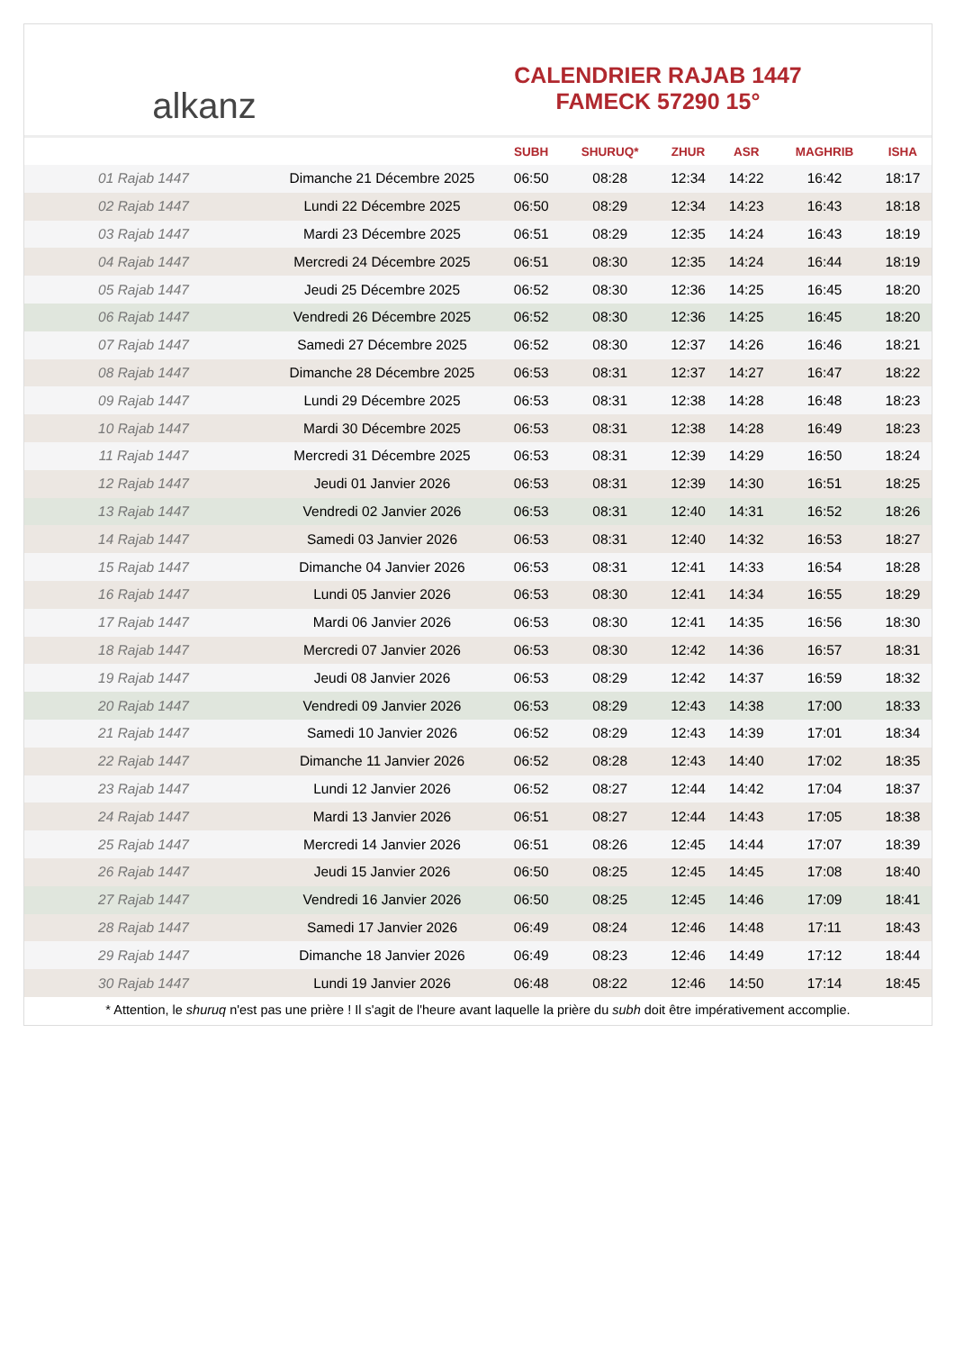alkanz
CALENDRIER RAJAB 1447
FAMECK 57290 15°
| | | SUBH | SHURUQ* | ZHUR | ASR | MAGHRIB | ISHA |
| --- | --- | --- | --- | --- | --- | --- | --- |
| 01 Rajab 1447 | Dimanche 21 Décembre 2025 | 06:50 | 08:28 | 12:34 | 14:22 | 16:42 | 18:17 |
| 02 Rajab 1447 | Lundi 22 Décembre 2025 | 06:50 | 08:29 | 12:34 | 14:23 | 16:43 | 18:18 |
| 03 Rajab 1447 | Mardi 23 Décembre 2025 | 06:51 | 08:29 | 12:35 | 14:24 | 16:43 | 18:19 |
| 04 Rajab 1447 | Mercredi 24 Décembre 2025 | 06:51 | 08:30 | 12:35 | 14:24 | 16:44 | 18:19 |
| 05 Rajab 1447 | Jeudi 25 Décembre 2025 | 06:52 | 08:30 | 12:36 | 14:25 | 16:45 | 18:20 |
| 06 Rajab 1447 | Vendredi 26 Décembre 2025 | 06:52 | 08:30 | 12:36 | 14:25 | 16:45 | 18:20 |
| 07 Rajab 1447 | Samedi 27 Décembre 2025 | 06:52 | 08:30 | 12:37 | 14:26 | 16:46 | 18:21 |
| 08 Rajab 1447 | Dimanche 28 Décembre 2025 | 06:53 | 08:31 | 12:37 | 14:27 | 16:47 | 18:22 |
| 09 Rajab 1447 | Lundi 29 Décembre 2025 | 06:53 | 08:31 | 12:38 | 14:28 | 16:48 | 18:23 |
| 10 Rajab 1447 | Mardi 30 Décembre 2025 | 06:53 | 08:31 | 12:38 | 14:28 | 16:49 | 18:23 |
| 11 Rajab 1447 | Mercredi 31 Décembre 2025 | 06:53 | 08:31 | 12:39 | 14:29 | 16:50 | 18:24 |
| 12 Rajab 1447 | Jeudi 01 Janvier 2026 | 06:53 | 08:31 | 12:39 | 14:30 | 16:51 | 18:25 |
| 13 Rajab 1447 | Vendredi 02 Janvier 2026 | 06:53 | 08:31 | 12:40 | 14:31 | 16:52 | 18:26 |
| 14 Rajab 1447 | Samedi 03 Janvier 2026 | 06:53 | 08:31 | 12:40 | 14:32 | 16:53 | 18:27 |
| 15 Rajab 1447 | Dimanche 04 Janvier 2026 | 06:53 | 08:31 | 12:41 | 14:33 | 16:54 | 18:28 |
| 16 Rajab 1447 | Lundi 05 Janvier 2026 | 06:53 | 08:30 | 12:41 | 14:34 | 16:55 | 18:29 |
| 17 Rajab 1447 | Mardi 06 Janvier 2026 | 06:53 | 08:30 | 12:41 | 14:35 | 16:56 | 18:30 |
| 18 Rajab 1447 | Mercredi 07 Janvier 2026 | 06:53 | 08:30 | 12:42 | 14:36 | 16:57 | 18:31 |
| 19 Rajab 1447 | Jeudi 08 Janvier 2026 | 06:53 | 08:29 | 12:42 | 14:37 | 16:59 | 18:32 |
| 20 Rajab 1447 | Vendredi 09 Janvier 2026 | 06:53 | 08:29 | 12:43 | 14:38 | 17:00 | 18:33 |
| 21 Rajab 1447 | Samedi 10 Janvier 2026 | 06:52 | 08:29 | 12:43 | 14:39 | 17:01 | 18:34 |
| 22 Rajab 1447 | Dimanche 11 Janvier 2026 | 06:52 | 08:28 | 12:43 | 14:40 | 17:02 | 18:35 |
| 23 Rajab 1447 | Lundi 12 Janvier 2026 | 06:52 | 08:27 | 12:44 | 14:42 | 17:04 | 18:37 |
| 24 Rajab 1447 | Mardi 13 Janvier 2026 | 06:51 | 08:27 | 12:44 | 14:43 | 17:05 | 18:38 |
| 25 Rajab 1447 | Mercredi 14 Janvier 2026 | 06:51 | 08:26 | 12:45 | 14:44 | 17:07 | 18:39 |
| 26 Rajab 1447 | Jeudi 15 Janvier 2026 | 06:50 | 08:25 | 12:45 | 14:45 | 17:08 | 18:40 |
| 27 Rajab 1447 | Vendredi 16 Janvier 2026 | 06:50 | 08:25 | 12:45 | 14:46 | 17:09 | 18:41 |
| 28 Rajab 1447 | Samedi 17 Janvier 2026 | 06:49 | 08:24 | 12:46 | 14:48 | 17:11 | 18:43 |
| 29 Rajab 1447 | Dimanche 18 Janvier 2026 | 06:49 | 08:23 | 12:46 | 14:49 | 17:12 | 18:44 |
| 30 Rajab 1447 | Lundi 19 Janvier 2026 | 06:48 | 08:22 | 12:46 | 14:50 | 17:14 | 18:45 |
* Attention, le shuruq n'est pas une prière ! Il s'agit de l'heure avant laquelle la prière du subh doit être impérativement accomplie.